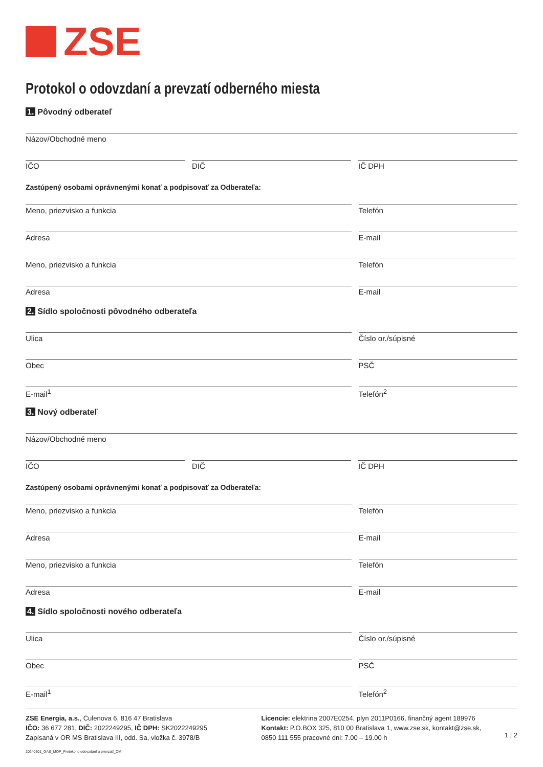ZSE
Protokol o odovzdaní a prevzatí odberného miesta
1. Pôvodný odberateľ
Názov/Obchodné meno
IČO
DIČ
IČ DPH
Zastúpený osobami oprávnenými konať a podpisovať za Odberateľa:
Meno, priezvisko a funkcia
Telefón
Adresa
E-mail
Meno, priezvisko a funkcia
Telefón
Adresa
E-mail
2. Sídlo spoločnosti pôvodného odberateľa
Ulica
Číslo or./súpisné
Obec
PSČ
E-mail<sup>1</sup>
Telefón<sup>2</sup>
3. Nový odberateľ
Názov/Obchodné meno
IČO
DIČ
IČ DPH
Zastúpený osobami oprávnenými konať a podpisovať za Odberateľa:
Meno, priezvisko a funkcia
Telefón
Adresa
E-mail
Meno, priezvisko a funkcia
Telefón
Adresa
E-mail
4. Sídlo spoločnosti nového odberateľa
Ulica
Číslo or./súpisné
Obec
PSČ
E-mail<sup>1</sup>
Telefón<sup>2</sup>
ZSE Energia, a.s., Čulenova 6, 816 47 Bratislava
IČO: 36 677 281, DIČ: 2022249295, IČ DPH: SK2022249295
Zapísaná v OR MS Bratislava III, odd. Sa, vložka č. 3978/B
20240301_GAS_MOP_Protokol o odovzdaní a prevzatí_OM
Licencie: elektrina 2007E0254, plyn 2011P0166, finančný agent 189976
Kontakt: P.O.BOX 325, 810 00 Bratislava 1, www.zse.sk, kontakt@zse.sk,
0850 111 555 pracovné dni: 7.00 – 19.00 h
1 | 2